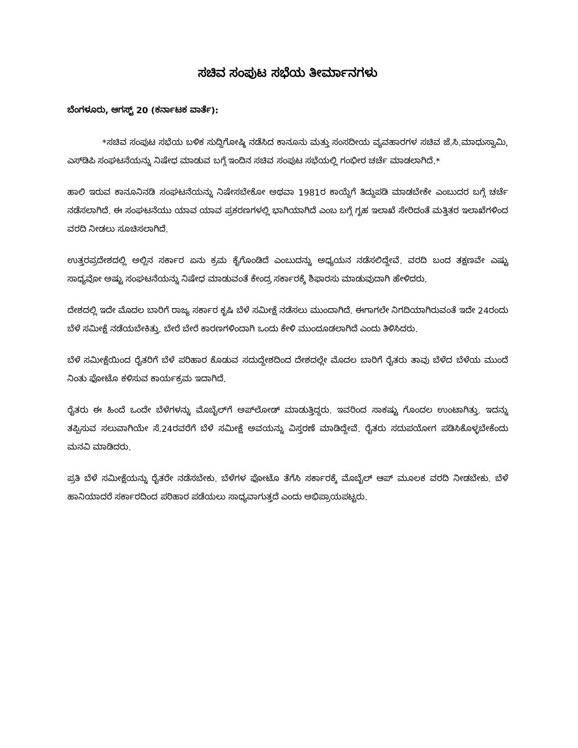ಸಚಿವ ಸಂಪುಟ ಸಭೆಯ ತೀರ್ಮಾನಗಳು
ಬೆಂಗಳೂರು, ಆಗಸ್ಟ್ 20 (ಕರ್ನಾಟಕ ವಾರ್ತೆ):
*ಸಚಿವ ಸಂಪುಟ ಸಭೆಯ ಬಳಿಕ ಸುದ್ದಿಗೋಷ್ಠಿ ನಡೆಸಿದ ಕಾನೂನು ಮತ್ತು ಸಂಸದೀಯ ವ್ಯವಹಾರಗಳ ಸಚಿವ ಜೆ.ಸಿ.ಮಾಧುಸ್ವಾಮಿ, ಎಸ್‌ಡಿಪಿ ಸಂಘಟನೆಯನ್ನು ನಿಷೇಧ ಮಾಡುವ ಬಗ್ಗೆ ಇಂದಿನ ಸಚಿವ ಸಂಪುಟ ಸಭೆಯಲ್ಲಿ ಗಂಭೀರ ಚರ್ಚೆ ಮಾಡಲಾಗಿದೆ.*
ಹಾಲಿ ಇರುವ ಕಾನೂನಿನಡಿ ಸಂಘಟನೆಯನ್ನು ನಿಷೇಸಬೇಕೋ ಅಥವಾ 1981ರ ಕಾಯ್ದೆಗೆ ತಿದ್ದುಪಡಿ ಮಾಡಬೇಕೇ ಎಂಬುದರ ಬಗ್ಗೆ ಚರ್ಚೆ ನಡೆಸಲಾಗಿದೆ. ಈ ಸಂಘಟನೆಯು ಯಾವ ಯಾವ ಪ್ರಕರಣಗಳಲ್ಲಿ ಭಾಗಿಯಾಗಿದೆ ಎಂಬ ಬಗ್ಗೆ ಗೃಹ ಇಲಾಖೆ ಸೇರಿದಂತೆ ಮತ್ತಿತರ ಇಲಾಖೆಗಳಿಂದ ವರದಿ ನೀಡಲು ಸೂಚಿಸಲಾಗಿದೆ.
ಉತ್ತರಪ್ರದೇಶದಲ್ಲಿ ಅಲ್ಲಿನ ಸರ್ಕಾರ ಏನು ಕ್ರಮ ಕೈಗೊಂಡಿದೆ ಎಂಬುದನ್ನು ಅಧ್ಯಯನ ನಡೆಸಲಿದ್ದೇವೆ. ವರದಿ ಬಂದ ತಕ್ಷಣವೇ ಎಷ್ಟು ಸಾಧ್ಯವೋ ಅಷ್ಟು ಸಂಘಟನೆಯನ್ನು ನಿಷೇಧ ಮಾಡುವಂತೆ ಕೇಂದ್ರ ಸರ್ಕಾರಕ್ಕೆ ಶಿಫಾರಸು ಮಾಡುವುದಾಗಿ ಹೇಳಿದರು.
ದೇಶದಲ್ಲಿ ಇದೇ ಮೊದಲ ಬಾರಿಗೆ ರಾಜ್ಯ ಸರ್ಕಾರ ಕೃಷಿ ಬೆಳೆ ಸಮೀಕ್ಷೆ ನಡೆಸಲು ಮುಂದಾಗಿದೆ. ಈಗಾಗಲೇ ನಿಗದಿಯಾಗಿರುವಂತೆ ಇದೇ 24ರಂದು ಬೆಳೆ ಸಮೀಕ್ಷೆ ನಡೆಯಬೇಕಿತ್ತು. ಬೇರೆ ಬೇರೆ ಕಾರಣಗಳಿಂದಾಗಿ ಒಂದು ಕೇಳಿ ಮುಂದೂಡಲಾಗಿದೆ ಎಂದು ತಿಳಿಸಿದರು.
ಬೆಳೆ ಸಮೀಕ್ಷೆಯಿಂದ ರೈತರಿಗೆ ಬೆಳೆ ಪರಿಹಾರ ಕೊಡುವ ಸದುದ್ದೇಶದಿಂದ ದೇಶದಲ್ಲೇ ಮೊದಲ ಬಾರಿಗೆ ರೈತರು ತಾವು ಬೆಳೆದ ಬೆಳೆಯ ಮುಂದೆ ನಿಂತು ಫೋಟೊ ಕಳಿಸುವ ಕಾರ್ಯಕ್ರಮ ಇದಾಗಿದೆ.
ರೈತರು ಈ ಹಿಂದೆ ಒಂದೇ ಬೆಳೆಗಳನ್ನು ಮೊಬೈಲ್‌ಗೆ ಅಪ್‌ಲೋಡ್ ಮಾಡುತ್ತಿದ್ದರು. ಇವರಿಂದ ಸಾಕಷ್ಟು ಗೊಂದಲ ಉಂಟಾಗಿತ್ತು. ಇದನ್ನು ತಪ್ಪಿಸುವ ಸಲುವಾಗಿಯೇ ಸೆ.24ರವರೆಗೆ ಬೆಳೆ ಸಮೀಕ್ಷೆ ಅವಯನ್ನು ವಿಸ್ತರಣೆ ಮಾಡಿದ್ದೇವೆ. ರೈತರು ಸದುಪಯೋಗ ಪಡಿಸಿಕೊಳ್ಳಬೇಕೆಂದು ಮನವಿ ಮಾಡಿದರು.
ಪ್ರತಿ ಬೆಳೆ ಸಮೀಕ್ಷೆಯನ್ನು ರೈತರೇ ನಡೆಸಬೇಕು. ಬೆಳೆಗಳ ಫೋಟೊ ತೆಗೆಸಿ ಸರ್ಕಾರಕ್ಕೆ ಮೊಬೈಲ್ ಆಪ್ ಮೂಲಕ ವರದಿ ನೀಡಬೇಕು. ಬೆಳೆ ಹಾನಿಯಾದರೆ ಸರ್ಕಾರದಿಂದ ಪರಿಹಾರ ಪಡೆಯಲು ಸಾಧ್ಯವಾಗುತ್ತದೆ ಎಂದು ಅಭಿಪ್ರಾಯಪಟ್ಟರು.